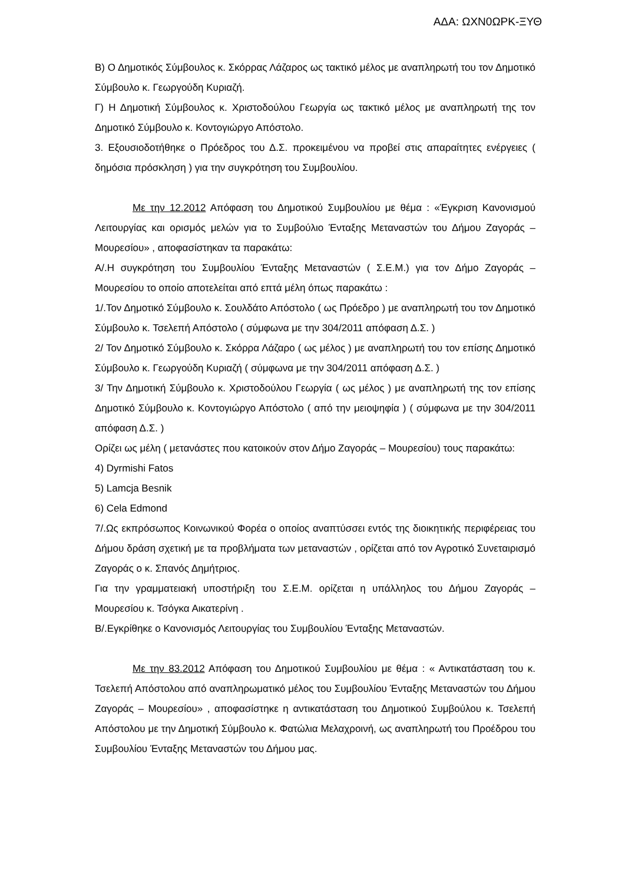ΑΔΑ: ΩΧΝ0ΩΡΚ-ΞΥΘ
Β) Ο Δημοτικός Σύμβουλος κ. Σκόρρας Λάζαρος ως τακτικό μέλος με αναπληρωτή του τον Δημοτικό Σύμβουλο κ. Γεωργούδη Κυριαζή.
Γ) Η Δημοτική Σύμβουλος κ. Χριστοδούλου Γεωργία ως τακτικό μέλος με αναπληρωτή της τον Δημοτικό Σύμβουλο κ. Κοντογιώργο Απόστολο.
3. Εξουσιοδοτήθηκε ο Πρόεδρος του Δ.Σ. προκειμένου να προβεί στις απαραίτητες ενέργειες ( δημόσια πρόσκληση ) για την συγκρότηση του Συμβουλίου.
Με την 12.2012 Απόφαση του Δημοτικού Συμβουλίου με θέμα : «Έγκριση Κανονισμού Λειτουργίας και ορισμός μελών για το Συμβούλιο Ένταξης Μεταναστών του Δήμου Ζαγοράς – Μουρεσίου» , αποφασίστηκαν τα παρακάτω:
Α/.Η συγκρότηση του Συμβουλίου Ένταξης Μεταναστών ( Σ.Ε.Μ.) για τον Δήμο Ζαγοράς – Μουρεσίου το οποίο αποτελείται από επτά μέλη όπως παρακάτω :
1/.Τον Δημοτικό Σύμβουλο κ. Σουλδάτο Απόστολο ( ως Πρόεδρο ) με αναπληρωτή του τον Δημοτικό Σύμβουλο κ. Τσελεπή Απόστολο ( σύμφωνα με την 304/2011 απόφαση Δ.Σ. )
2/ Τον Δημοτικό Σύμβουλο κ. Σκόρρα Λάζαρο ( ως μέλος ) με αναπληρωτή του τον επίσης Δημοτικό Σύμβουλο κ. Γεωργούδη Κυριαζή ( σύμφωνα με την 304/2011 απόφαση Δ.Σ. )
3/ Την Δημοτική Σύμβουλο κ. Χριστοδούλου Γεωργία ( ως μέλος ) με αναπληρωτή της τον επίσης Δημοτικό Σύμβουλο κ. Κοντογιώργο Απόστολο ( από την μειοψηφία ) ( σύμφωνα με την 304/2011 απόφαση Δ.Σ. )
Ορίζει ως μέλη ( μετανάστες που κατοικούν στον Δήμο Ζαγοράς – Μουρεσίου) τους παρακάτω:
4) Dyrmishi Fatos
5) Lamcja Besnik
6) Cela Edmond
7/.Ως εκπρόσωπος Κοινωνικού Φορέα ο οποίος αναπτύσσει εντός της διοικητικής περιφέρειας του Δήμου δράση σχετική με τα προβλήματα των μεταναστών , ορίζεται από τον Αγροτικό Συνεταιρισμό Ζαγοράς ο κ. Σπανός Δημήτριος.
Για την γραμματειακή υποστήριξη του Σ.Ε.Μ. ορίζεται η υπάλληλος του Δήμου Ζαγοράς – Μουρεσίου κ. Τσόγκα Αικατερίνη .
Β/.Εγκρίθηκε ο Κανονισμός Λειτουργίας του Συμβουλίου Ένταξης Μεταναστών.
Με την 83.2012 Απόφαση του Δημοτικού Συμβουλίου με θέμα : « Αντικατάσταση του κ. Τσελεπή Απόστολου από αναπληρωματικό μέλος του Συμβουλίου Ένταξης Μεταναστών του Δήμου Ζαγοράς – Μουρεσίου» , αποφασίστηκε η αντικατάσταση του Δημοτικού Συμβούλου κ. Τσελεπή Απόστολου με την Δημοτική Σύμβουλο κ. Φατώλια Μελαχροινή, ως αναπληρωτή του Προέδρου του Συμβουλίου Ένταξης Μεταναστών του Δήμου μας.